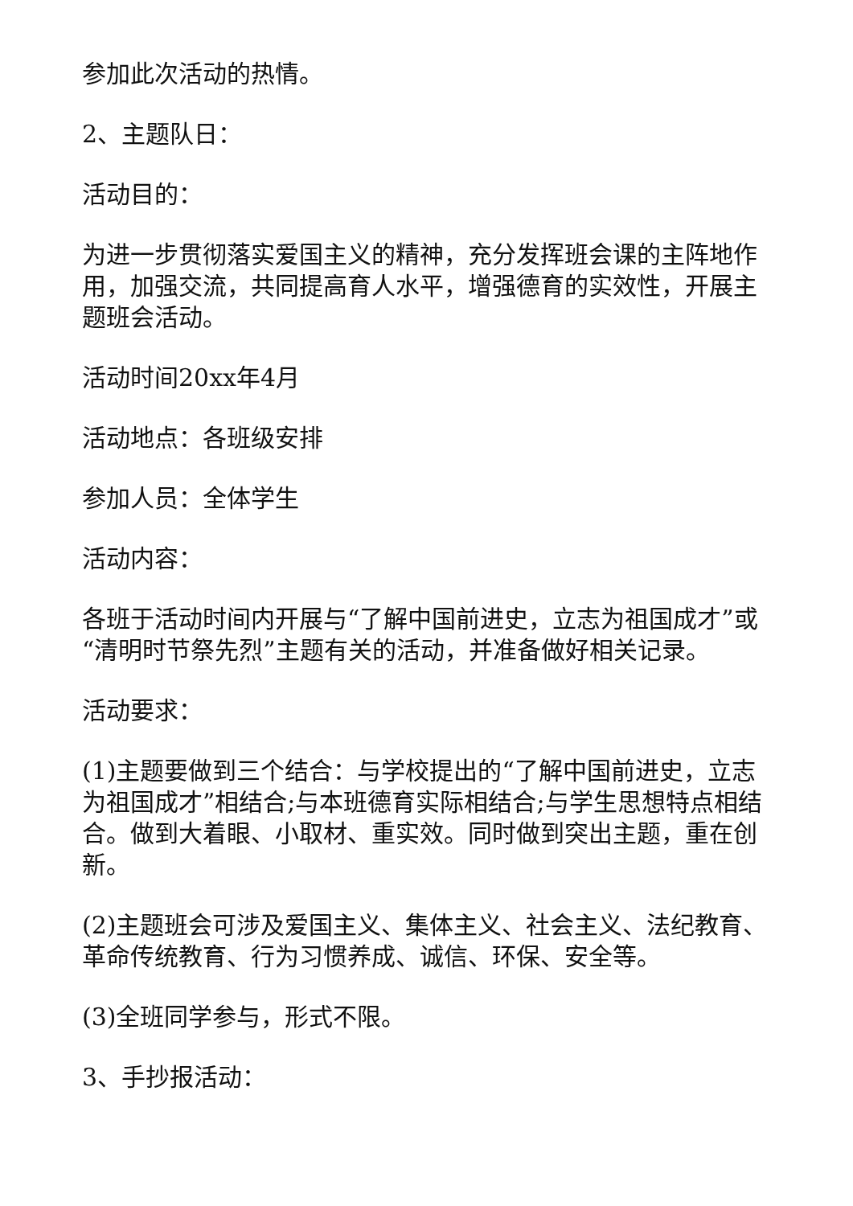参加此次活动的热情。
2、主题队日：
活动目的：
为进一步贯彻落实爱国主义的精神，充分发挥班会课的主阵地作用，加强交流，共同提高育人水平，增强德育的实效性，开展主题班会活动。
活动时间20xx年4月
活动地点：各班级安排
参加人员：全体学生
活动内容：
各班于活动时间内开展与“了解中国前进史，立志为祖国成才”或“清明时节祭先烈”主题有关的活动，并准备做好相关记录。
活动要求：
(1)主题要做到三个结合：与学校提出的“了解中国前进史，立志为祖国成才”相结合;与本班德育实际相结合;与学生思想特点相结合。做到大着眼、小取材、重实效。同时做到突出主题，重在创新。
(2)主题班会可涉及爱国主义、集体主义、社会主义、法纪教育、革命传统教育、行为习惯养成、诚信、环保、安全等。
(3)全班同学参与，形式不限。
3、手抄报活动：